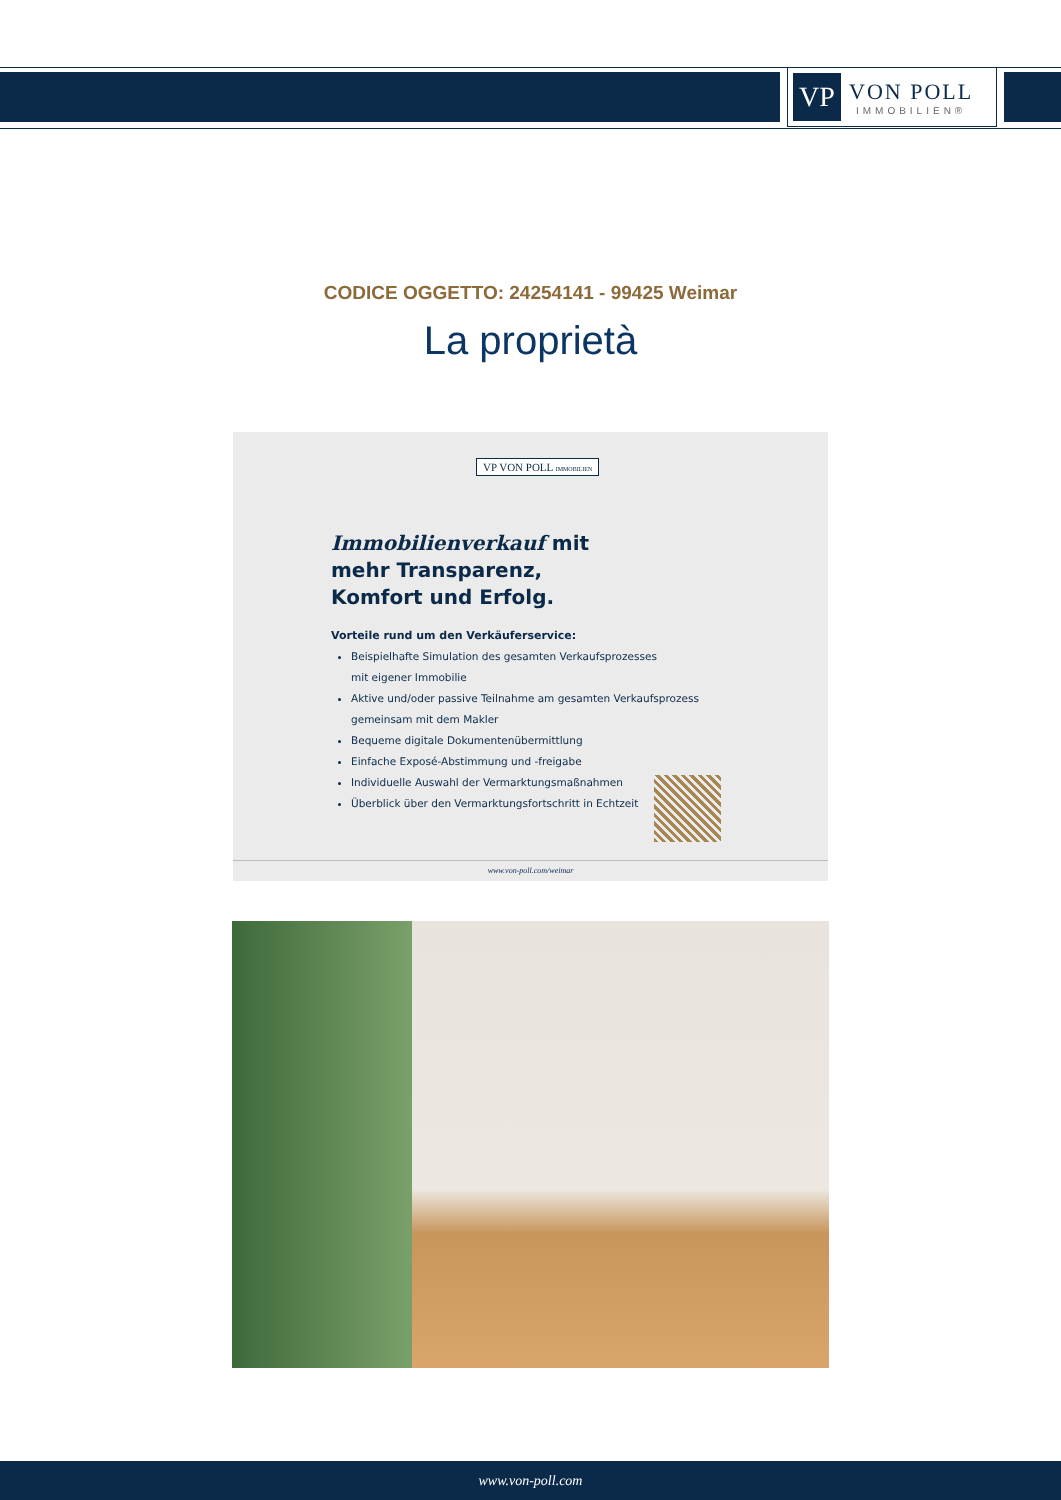VP
VON POLL
IMMOBILIEN®
CODICE OGGETTO: 24254141 - 99425 Weimar
La proprietà
VP VON POLL IMMOBILIEN
Immobilienverkauf mit mehr Transparenz, Komfort und Erfolg.
Vorteile rund um den Verkäuferservice:
Beispielhafte Simulation des gesamten Verkaufsprozesses
mit eigener Immobilie
Aktive und/oder passive Teilnahme am gesamten Verkaufsprozess
gemeinsam mit dem Makler
Bequeme digitale Dokumentenübermittlung
Einfache Exposé-Abstimmung und -freigabe
Individuelle Auswahl der Vermarktungsmaßnahmen
Überblick über den Vermarktungsfortschritt in Echtzeit
www.von-poll.com/weimar
www.von-poll.com